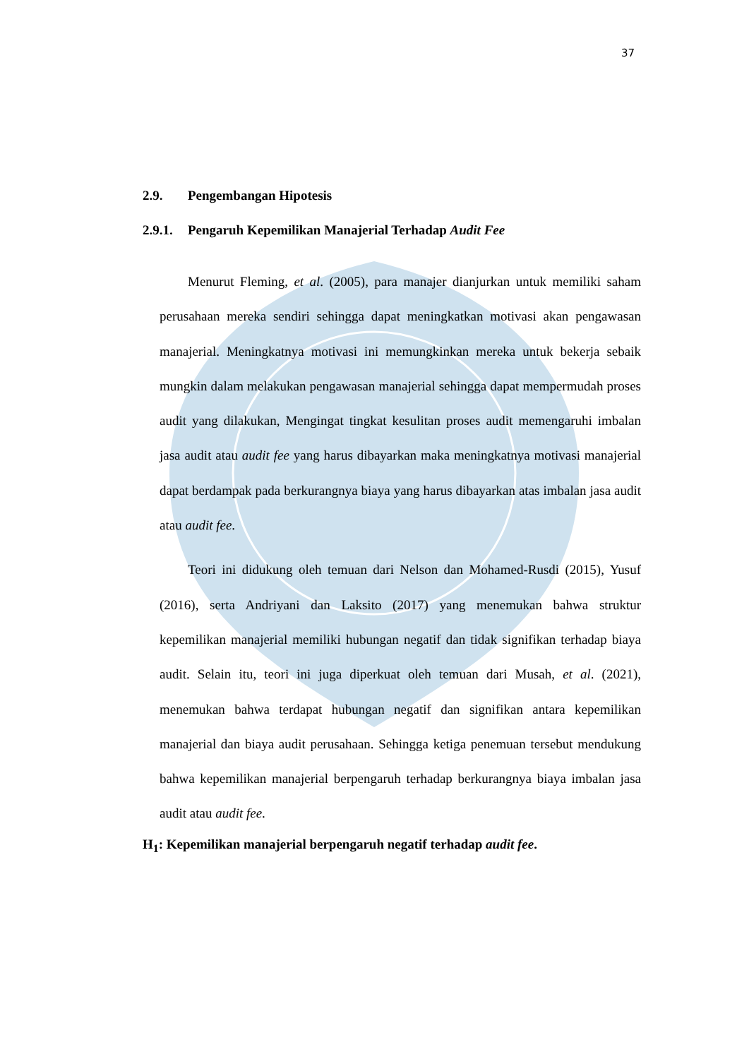37
2.9. Pengembangan Hipotesis
2.9.1. Pengaruh Kepemilikan Manajerial Terhadap Audit Fee
Menurut Fleming, et al. (2005), para manajer dianjurkan untuk memiliki saham perusahaan mereka sendiri sehingga dapat meningkatkan motivasi akan pengawasan manajerial. Meningkatnya motivasi ini memungkinkan mereka untuk bekerja sebaik mungkin dalam melakukan pengawasan manajerial sehingga dapat mempermudah proses audit yang dilakukan, Mengingat tingkat kesulitan proses audit memengaruhi imbalan jasa audit atau audit fee yang harus dibayarkan maka meningkatnya motivasi manajerial dapat berdampak pada berkurangnya biaya yang harus dibayarkan atas imbalan jasa audit atau audit fee.
Teori ini didukung oleh temuan dari Nelson dan Mohamed-Rusdi (2015), Yusuf (2016), serta Andriyani dan Laksito (2017) yang menemukan bahwa struktur kepemilikan manajerial memiliki hubungan negatif dan tidak signifikan terhadap biaya audit. Selain itu, teori ini juga diperkuat oleh temuan dari Musah, et al. (2021), menemukan bahwa terdapat hubungan negatif dan signifikan antara kepemilikan manajerial dan biaya audit perusahaan. Sehingga ketiga penemuan tersebut mendukung bahwa kepemilikan manajerial berpengaruh terhadap berkurangnya biaya imbalan jasa audit atau audit fee.
H<sub>1</sub>: Kepemilikan manajerial berpengaruh negatif terhadap audit fee.